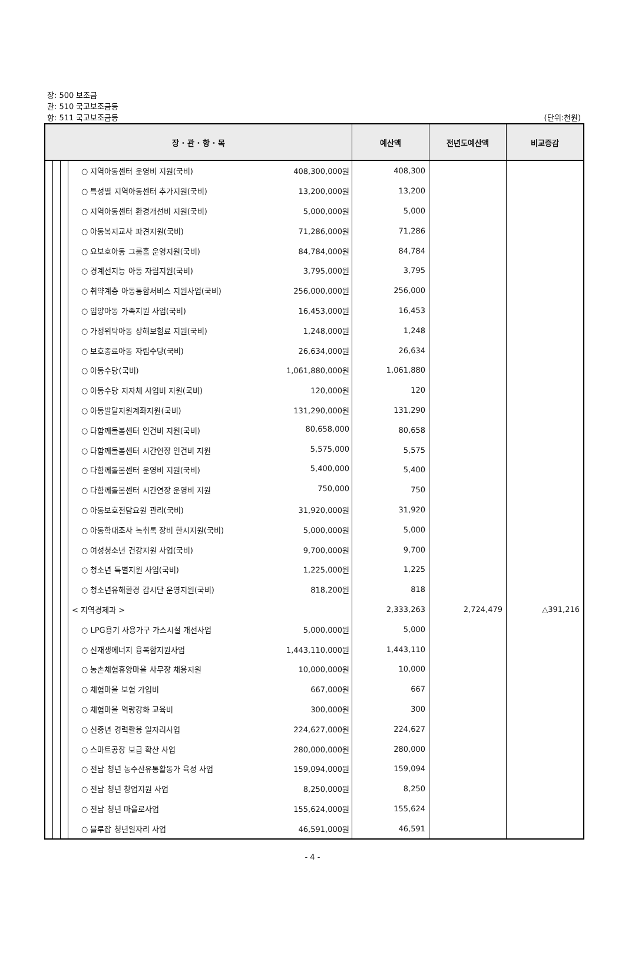장: 500 보조금
관: 510 국고보조금등
항: 511 국고보조금등
(단위:천원)
| 장 · 관 · 항 · 목 | | | | 예산액 | 전년도예산액 | 비교증감 |
| --- | --- | --- | --- | --- | --- | --- |
| | | | ○ 지역아동센터 운영비 지원(국비) 408,300,000원 | 408,300 | | |
| | | | ○ 특성별 지역아동센터 추가지원(국비) 13,200,000원 | 13,200 | | |
| | | | ○ 지역아동센터 환경개선비 지원(국비) 5,000,000원 | 5,000 | | |
| | | | ○ 아동복지교사 파견지원(국비) 71,286,000원 | 71,286 | | |
| | | | ○ 요보호아동 그룹홈 운영지원(국비) 84,784,000원 | 84,784 | | |
| | | | ○ 경계선지능 아동 자립지원(국비) 3,795,000원 | 3,795 | | |
| | | | ○ 취약계층 아동통합서비스 지원사업(국비) 256,000,000원 | 256,000 | | |
| | | | ○ 입양아동 가족지원 사업(국비) 16,453,000원 | 16,453 | | |
| | | | ○ 가정위탁아동 상해보험료 지원(국비) 1,248,000원 | 1,248 | | |
| | | | ○ 보호종료아동 자립수당(국비) 26,634,000원 | 26,634 | | |
| | | | ○ 아동수당(국비) 1,061,880,000원 | 1,061,880 | | |
| | | | ○ 아동수당 지자체 사업비 지원(국비) 120,000원 | 120 | | |
| | | | ○ 아동발달지원계좌지원(국비) 131,290,000원 | 131,290 | | |
| | | | ○ 다함께돌봄센터 인건비 지원(국비) 80,658,000 | 80,658 | | |
| | | | ○ 다함께돌봄센터 시간연장 인건비 지원 5,575,000 | 5,575 | | |
| | | | ○ 다함께돌봄센터 운영비 지원(국비) 5,400,000 | 5,400 | | |
| | | | ○ 다함께돌봄센터 시간연장 운영비 지원 750,000 | 750 | | |
| | | | ○ 아동보호전담요원 관리(국비) 31,920,000원 | 31,920 | | |
| | | | ○ 아동학대조사 녹취록 장비 한시지원(국비) 5,000,000원 | 5,000 | | |
| | | | ○ 여성청소년 건강지원 사업(국비) 9,700,000원 | 9,700 | | |
| | | | ○ 청소년 특별지원 사업(국비) 1,225,000원 | 1,225 | | |
| | | | ○ 청소년유해환경 감시단 운영지원(국비) 818,200원 | 818 | | |
| | | | < 지역경제과 > | 2,333,263 | 2,724,479 | △391,216 |
| | | | ○ LPG용기 사용가구 가스시설 개선사업 5,000,000원 | 5,000 | | |
| | | | ○ 신재생에너지 융복합지원사업 1,443,110,000원 | 1,443,110 | | |
| | | | ○ 농촌체험휴양마을 사무장 채용지원 10,000,000원 | 10,000 | | |
| | | | ○ 체험마을 보험 가입비 667,000원 | 667 | | |
| | | | ○ 체험마을 역량강화 교육비 300,000원 | 300 | | |
| | | | ○ 신중년 경력활용 일자리사업 224,627,000원 | 224,627 | | |
| | | | ○ 스마트공장 보급 확산 사업 280,000,000원 | 280,000 | | |
| | | | ○ 전남 청년 농수산유통활동가 육성 사업 159,094,000원 | 159,094 | | |
| | | | ○ 전남 청년 창업지원 사업 8,250,000원 | 8,250 | | |
| | | | ○ 전남 청년 마을로사업 155,624,000원 | 155,624 | | |
| | | | ○ 블루잡 청년일자리 사업 46,591,000원 | 46,591 | | |
- 4 -